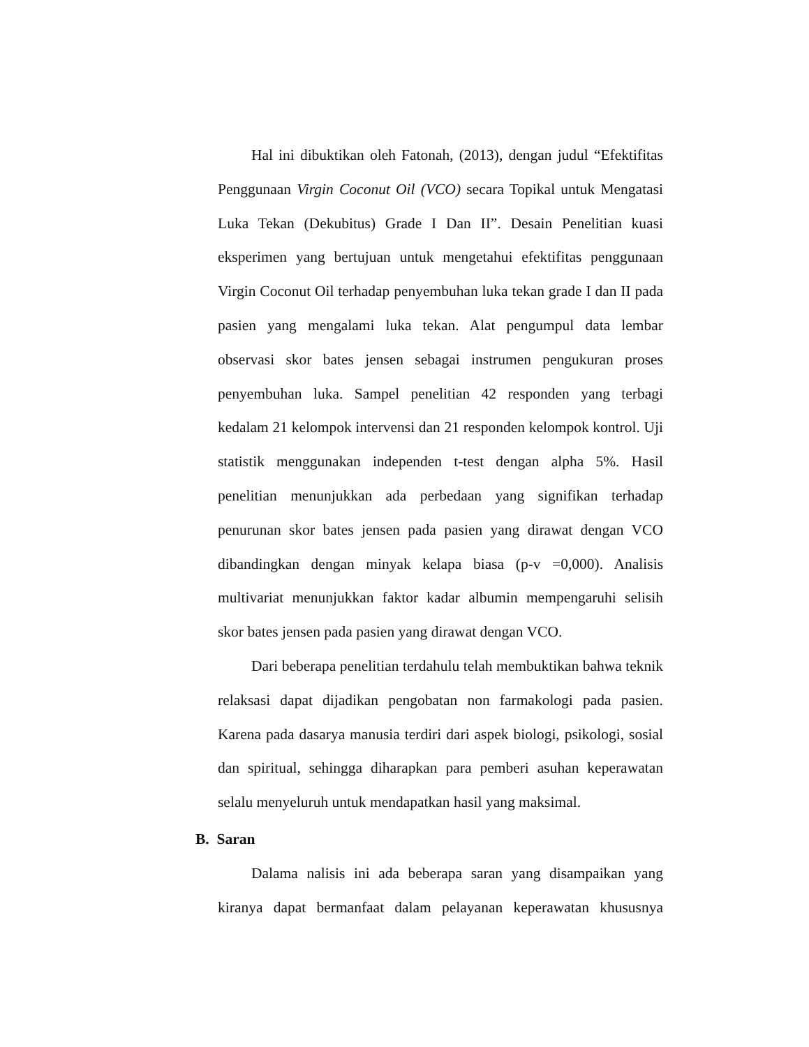Hal ini dibuktikan oleh Fatonah, (2013), dengan judul “Efektifitas Penggunaan Virgin Coconut Oil (VCO) secara Topikal untuk Mengatasi Luka Tekan (Dekubitus) Grade I Dan II”. Desain Penelitian kuasi eksperimen yang bertujuan untuk mengetahui efektifitas penggunaan Virgin Coconut Oil terhadap penyembuhan luka tekan grade I dan II pada pasien yang mengalami luka tekan. Alat pengumpul data lembar observasi skor bates jensen sebagai instrumen pengukuran proses penyembuhan luka. Sampel penelitian 42 responden yang terbagi kedalam 21 kelompok intervensi dan 21 responden kelompok kontrol. Uji statistik menggunakan independen t-test dengan alpha 5%. Hasil penelitian menunjukkan ada perbedaan yang signifikan terhadap penurunan skor bates jensen pada pasien yang dirawat dengan VCO dibandingkan dengan minyak kelapa biasa (p-v =0,000). Analisis multivariat menunjukkan faktor kadar albumin mempengaruhi selisih skor bates jensen pada pasien yang dirawat dengan VCO.
Dari beberapa penelitian terdahulu telah membuktikan bahwa teknik relaksasi dapat dijadikan pengobatan non farmakologi pada pasien. Karena pada dasarya manusia terdiri dari aspek biologi, psikologi, sosial dan spiritual, sehingga diharapkan para pemberi asuhan keperawatan selalu menyeluruh untuk mendapatkan hasil yang maksimal.
B. Saran
Dalama nalisis ini ada beberapa saran yang disampaikan yang kiranya dapat bermanfaat dalam pelayanan keperawatan khususnya